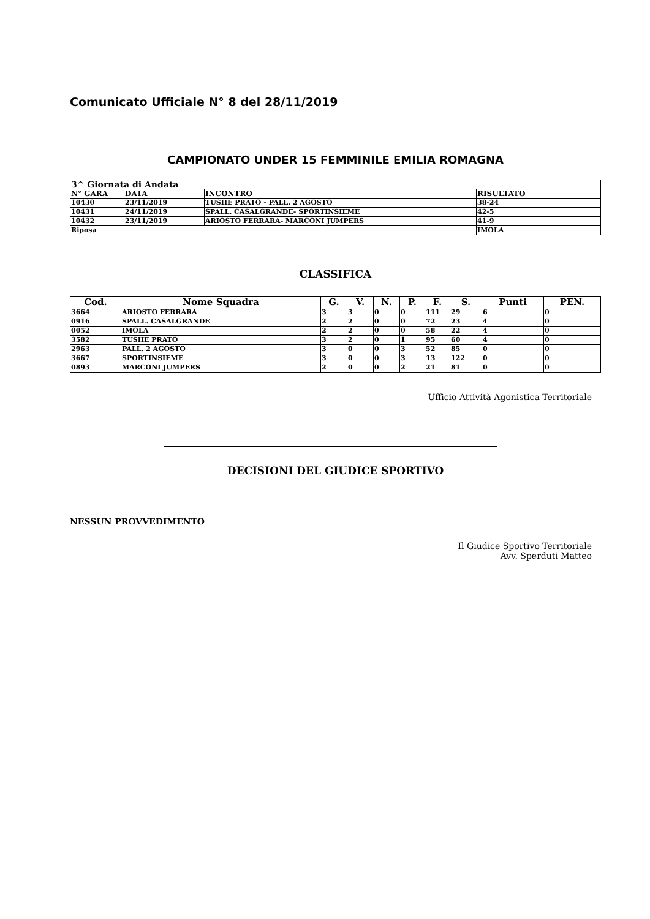Comunicato Ufficiale N° 8 del 28/11/2019
CAMPIONATO UNDER 15 FEMMINILE EMILIA ROMAGNA
| 3^ Giornata di Andata | | | |
| N° GARA | DATA | INCONTRO | RISULTATO |
| 10430 | 23/11/2019 | TUSHE PRATO - PALL. 2 AGOSTO | 38-24 |
| 10431 | 24/11/2019 | SPALL. CASALGRANDE- SPORTINSIEME | 42-5 |
| 10432 | 23/11/2019 | ARIOSTO FERRARA- MARCONI JUMPERS | 41-9 |
| Riposa | | | IMOLA |
CLASSIFICA
| Cod. | Nome Squadra | G. | V. | N. | P. | F. | S. | Punti | PEN. |
| --- | --- | --- | --- | --- | --- | --- | --- | --- | --- |
| 3664 | ARIOSTO FERRARA | 3 | 3 | 0 | 0 | 111 | 29 | 6 | 0 |
| 0916 | SPALL. CASALGRANDE | 2 | 2 | 0 | 0 | 72 | 23 | 4 | 0 |
| 0052 | IMOLA | 2 | 2 | 0 | 0 | 58 | 22 | 4 | 0 |
| 3582 | TUSHE PRATO | 3 | 2 | 0 | 1 | 95 | 60 | 4 | 0 |
| 2963 | PALL. 2 AGOSTO | 3 | 0 | 0 | 3 | 52 | 85 | 0 | 0 |
| 3667 | SPORTINSIEME | 3 | 0 | 0 | 3 | 13 | 122 | 0 | 0 |
| 0893 | MARCONI JUMPERS | 2 | 0 | 0 | 2 | 21 | 81 | 0 | 0 |
Ufficio Attività Agonistica Territoriale
DECISIONI DEL GIUDICE SPORTIVO
NESSUN PROVVEDIMENTO
Il Giudice Sportivo Territoriale
Avv. Sperduti Matteo